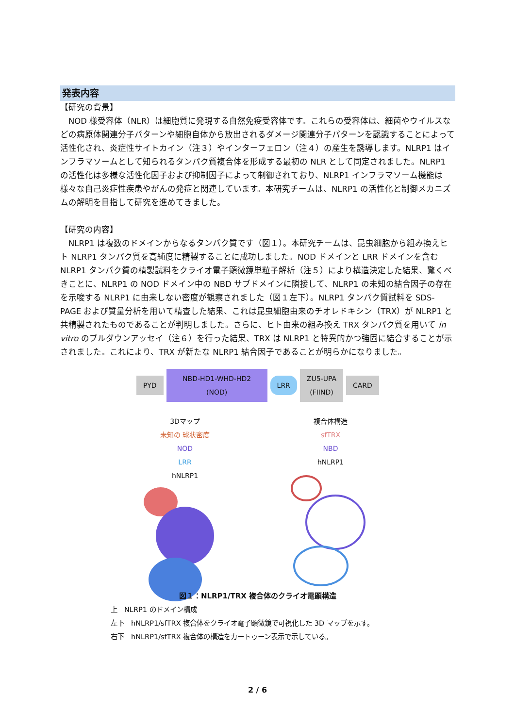発表内容
【研究の背景】
　NOD 様受容体（NLR）は細胞質に発現する自然免疫受容体です。これらの受容体は、細菌やウイルスなどの病原体関連分子パターンや細胞自体から放出されるダメージ関連分子パターンを認識することによって活性化され、炎症性サイトカイン（注３）やインターフェロン（注４）の産生を誘導します。NLRP1 はインフラマソームとして知られるタンパク質複合体を形成する最初の NLR として同定されました。NLRP1 の活性化は多様な活性化因子および抑制因子によって制御されており、NLRP1 インフラマソーム機能は様々な自己炎症性疾患やがんの発症と関連しています。本研究チームは、NLRP1 の活性化と制御メカニズムの解明を目指して研究を進めてきました。
【研究の内容】
　NLRP1 は複数のドメインからなるタンパク質です（図１）。本研究チームは、昆虫細胞から組み換えヒト NLRP1 タンパク質を高純度に精製することに成功しました。NOD ドメインと LRR ドメインを含む NLRP1 タンパク質の精製試料をクライオ電子顕微鏡単粒子解析（注５）により構造決定した結果、驚くべきことに、NLRP1 の NOD ドメイン中の NBD サブドメインに隣接して、NLRP1 の未知の結合因子の存在を示唆する NLRP1 に由来しない密度が観察されました（図１左下）。NLRP1 タンパク質試料を SDS-PAGE および質量分析を用いて精査した結果、これは昆虫細胞由来のチオレドキシン（TRX）が NLRP1 と共精製されたものであることが判明しました。さらに、ヒト由来の組み換え TRX タンパク質を用いて in vitro のプルダウンアッセイ（注６）を行った結果、TRX は NLRP1 と特異的かつ強固に結合することが示されました。これにより、TRX が新たな NLRP1 結合因子であることが明らかになりました。
PYD
NBD-HD1-WHD-HD2
(NOD)
LRR
ZU5-UPA
(FIIND)
CARD
3Dマップ
未知の 球状密度
NOD
LRR
hNLRP1
複合体構造
sfTRX
NBD
hNLRP1
図１：NLRP1/TRX 複合体のクライオ電顕構造
上　NLRP1 のドメイン構成
左下　hNLRP1/sfTRX 複合体をクライオ電子顕微鏡で可視化した 3D マップを示す。
右下　hNLRP1/sfTRX 複合体の構造をカートゥーン表示で示している。
2 / 6